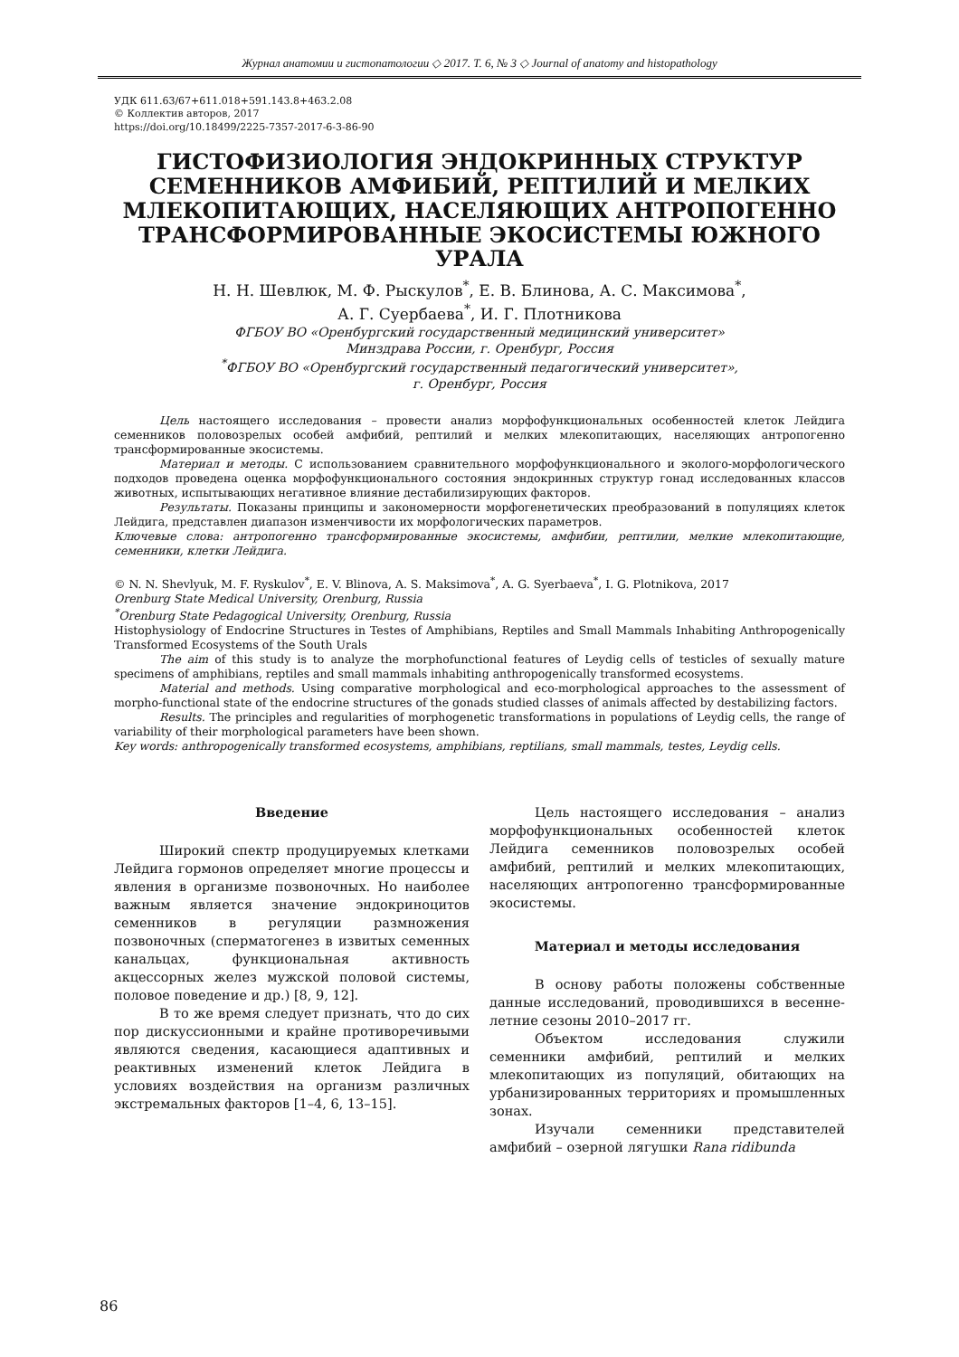Журнал анатомии и гистопатологии ◇ 2017. Т. 6, № 3 ◇ Journal of anatomy and histopathology
УДК 611.63/67+611.018+591.143.8+463.2.08
© Коллектив авторов, 2017
https://doi.org/10.18499/2225-7357-2017-6-3-86-90
ГИСТОФИЗИОЛОГИЯ ЭНДОКРИННЫХ СТРУКТУР СЕМЕННИКОВ АМФИБИЙ, РЕПТИЛИЙ И МЕЛКИХ МЛЕКОПИТАЮЩИХ, НАСЕЛЯЮЩИХ АНТРОПОГЕННО ТРАНСФОРМИРОВАННЫЕ ЭКОСИСТЕМЫ ЮЖНОГО УРАЛА
Н. Н. Шевлюк, М. Ф. Рыскулов<sup>*</sup>, Е. В. Блинова, А. С. Максимова<sup>*</sup>,
А. Г. Суербаева<sup>*</sup>, И. Г. Плотникова
ФГБОУ ВО «Оренбургский государственный медицинский университет»
Минздрава России, г. Оренбург, Россия
<sup>*</sup> ФГБОУ ВО «Оренбургский государственный педагогический университет»,
г. Оренбург, Россия
Цель настоящего исследования – провести анализ морфофункциональных особенностей клеток Лейдига семенников половозрелых особей амфибий, рептилий и мелких млекопитающих, населяющих антропогенно трансформированные экосистемы.
Материал и методы. С использованием сравнительного морфофункционального и эколого-морфологического подходов проведена оценка морфофункционального состояния эндокринных структур гонад исследованных классов животных, испытывающих негативное влияние дестабилизирующих факторов.
Результаты. Показаны принципы и закономерности морфогенетических преобразований в популяциях клеток Лейдига, представлен диапазон изменчивости их морфологических параметров.
Ключевые слова: антропогенно трансформированные экосистемы, амфибии, рептилии, мелкие млекопитающие, семенники, клетки Лейдига.
© N. N. Shevlyuk, M. F. Ryskulov<sup>*</sup>, E. V. Blinova, A. S. Maksimova<sup>*</sup>, A. G. Syerbaeva<sup>*</sup>, I. G. Plotnikova, 2017
Orenburg State Medical University, Orenburg, Russia
<sup>*</sup> Orenburg State Pedagogical University, Orenburg, Russia
Histophysiology of Endocrine Structures in Testes of Amphibians, Reptiles and Small Mammals Inhabiting Anthropogenically Transformed Ecosystems of the South Urals
The aim of this study is to analyze the morphofunctional features of Leydig cells of testicles of sexually mature specimens of amphibians, reptiles and small mammals inhabiting anthropogenically transformed ecosystems.
Material and methods. Using comparative morphological and eco-morphological approaches to the assessment of morpho-functional state of the endocrine structures of the gonads studied classes of animals affected by destabilizing factors.
Results. The principles and regularities of morphogenetic transformations in populations of Leydig cells, the range of variability of their morphological parameters have been shown.
Key words: anthropogenically transformed ecosystems, amphibians, reptilians, small mammals, testes, Leydig cells.
Введение
Широкий спектр продуцируемых клетками Лейдига гормонов определяет многие процессы и явления в организме позвоночных. Но наиболее важным является значение эндокриноцитов семенников в регуляции размножения позвоночных (сперматогенез в извитых семенных канальцах, функциональная активность акцессорных желез мужской половой системы, половое поведение и др.) [8, 9, 12].
В то же время следует признать, что до сих пор дискуссионными и крайне противоречивыми являются сведения, касающиеся адаптивных и реактивных изменений клеток Лейдига в условиях воздействия на организм различных экстремальных факторов [1–4, 6, 13–15].
Цель настоящего исследования – анализ морфофункциональных особенностей клеток Лейдига семенников половозрелых особей амфибий, рептилий и мелких млекопитающих, населяющих антропогенно трансформированные экосистемы.
Материал и методы исследования
В основу работы положены собственные данные исследований, проводившихся в весенне-летние сезоны 2010–2017 гг.
Объектом исследования служили семенники амфибий, рептилий и мелких млекопитающих из популяций, обитающих на урбанизированных территориях и промышленных зонах.
Изучали семенники представителей амфибий – озерной лягушки Rana ridibunda
86